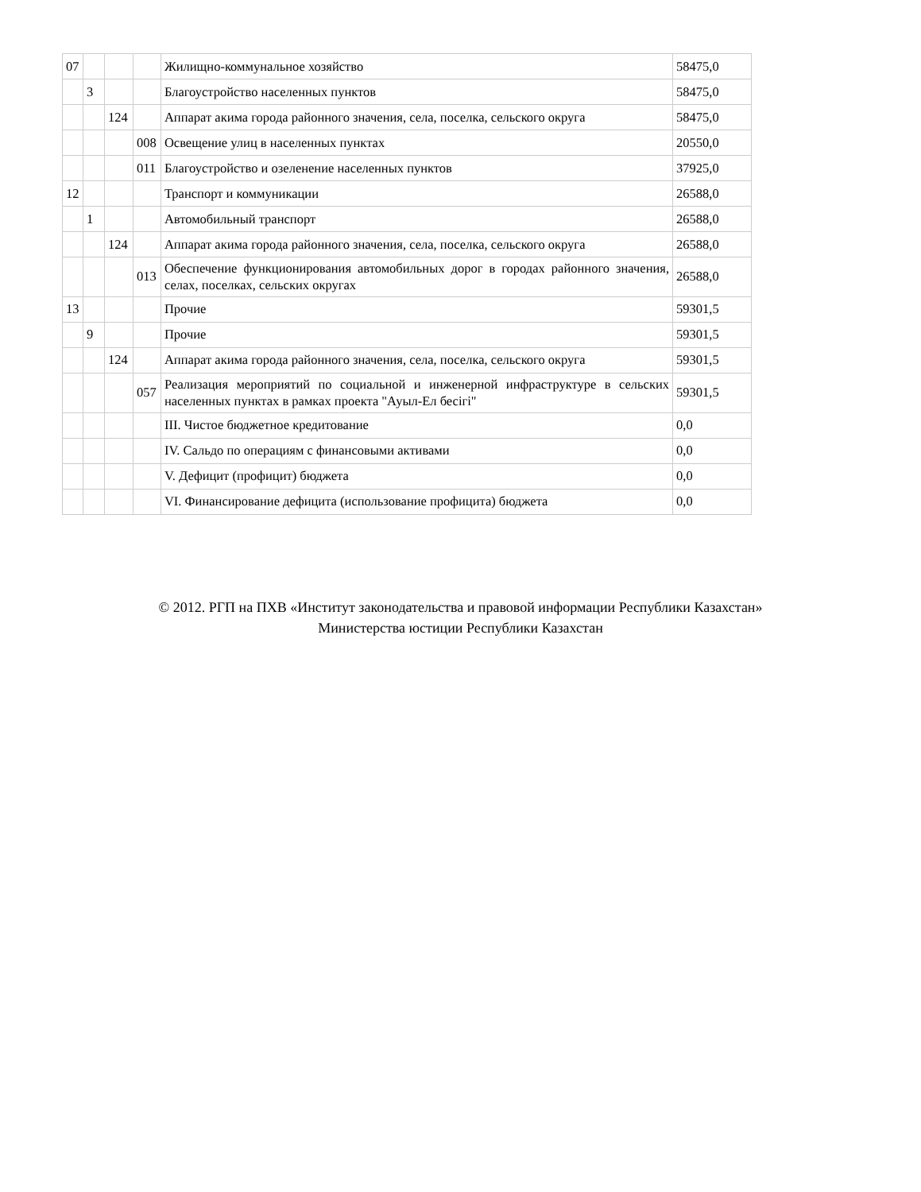| 07 | | | | Жилищно-коммунальное хозяйство | 58475,0 |
| | 3 | | | Благоустройство населенных пунктов | 58475,0 |
| | | 124 | | Аппарат акима города районного значения, села, поселка, сельского округа | 58475,0 |
| | | | 008 | Освещение улиц в населенных пунктах | 20550,0 |
| | | | 011 | Благоустройство и озеленение населенных пунктов | 37925,0 |
| 12 | | | | Транспорт и коммуникации | 26588,0 |
| | 1 | | | Автомобильный транспорт | 26588,0 |
| | | 124 | | Аппарат акима города районного значения, села, поселка, сельского округа | 26588,0 |
| | | | 013 | Обеспечение функционирования автомобильных дорог в городах районного значения, селах, поселках, сельских округах | 26588,0 |
| 13 | | | | Прочие | 59301,5 |
| | 9 | | | Прочие | 59301,5 |
| | | 124 | | Аппарат акима города районного значения, села, поселка, сельского округа | 59301,5 |
| | | | 057 | Реализация мероприятий по социальной и инженерной инфраструктуре в сельских населенных пунктах в рамках проекта "Ауыл-Ел бесігі" | 59301,5 |
| | | | | III. Чистое бюджетное кредитование | 0,0 |
| | | | | IV. Сальдо по операциям с финансовыми активами | 0,0 |
| | | | | V. Дефицит (профицит) бюджета | 0,0 |
| | | | | VI. Финансирование дефицита (использование профицита) бюджета | 0,0 |
© 2012. РГП на ПХВ «Институт законодательства и правовой информации Республики Казахстан»
Министерства юстиции Республики Казахстан